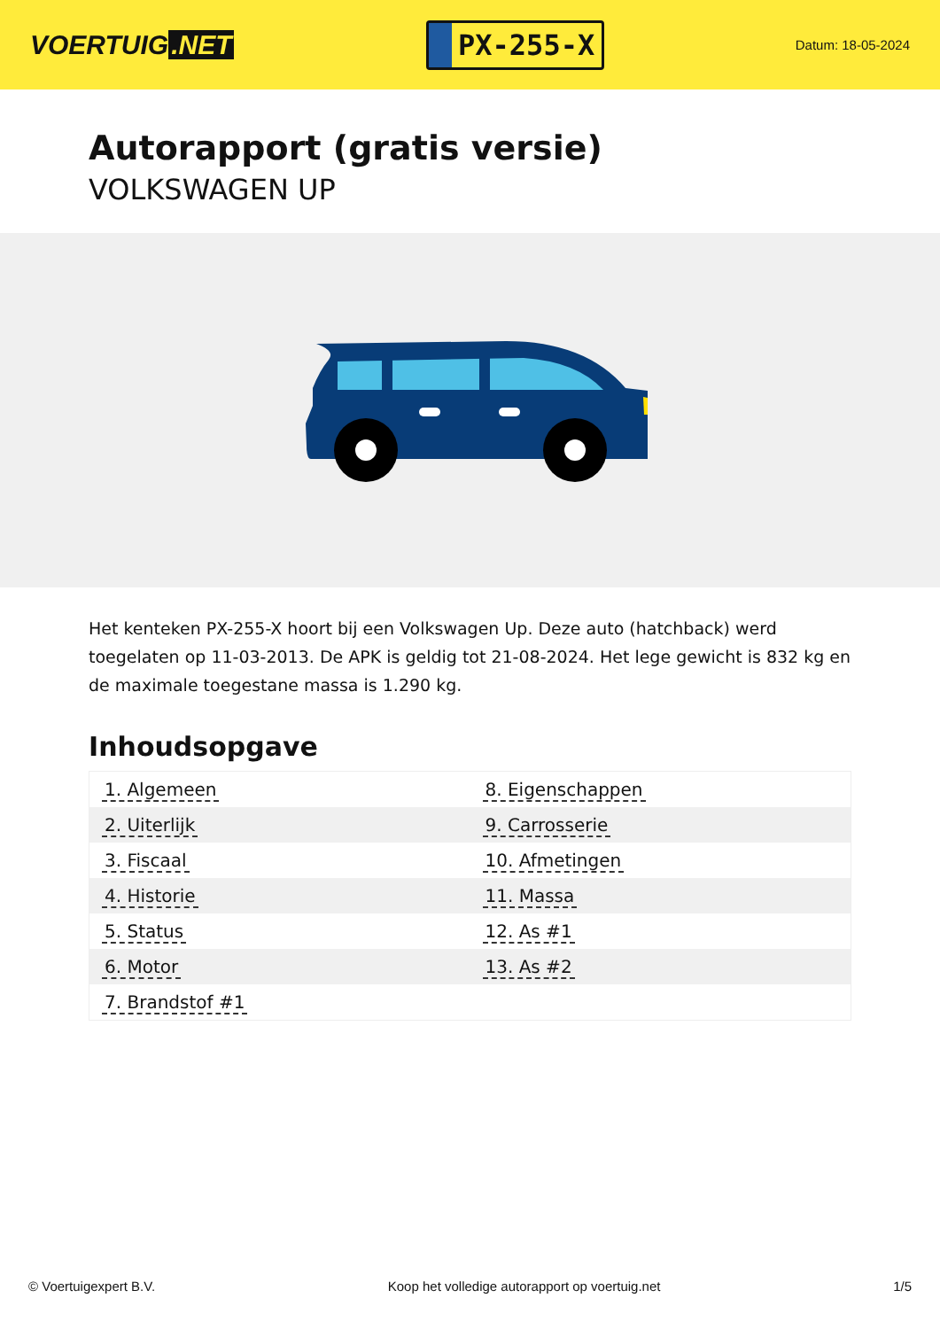VOERTUIG.NET
PX-255-X
Datum: 18-05-2024
Autorapport (gratis versie)
VOLKSWAGEN UP
Het kenteken PX-255-X hoort bij een Volkswagen Up. Deze auto (hatchback) werd toegelaten op 11-03-2013. De APK is geldig tot 21-08-2024. Het lege gewicht is 832 kg en de maximale toegestane massa is 1.290 kg.
Inhoudsopgave
| 1. Algemeen | 8. Eigenschappen |
| 2. Uiterlijk | 9. Carrosserie |
| 3. Fiscaal | 10. Afmetingen |
| 4. Historie | 11. Massa |
| 5. Status | 12. As #1 |
| 6. Motor | 13. As #2 |
| 7. Brandstof #1 | |
© Voertuigexpert B.V. Koop het volledige autorapport op voertuig.net
1/5